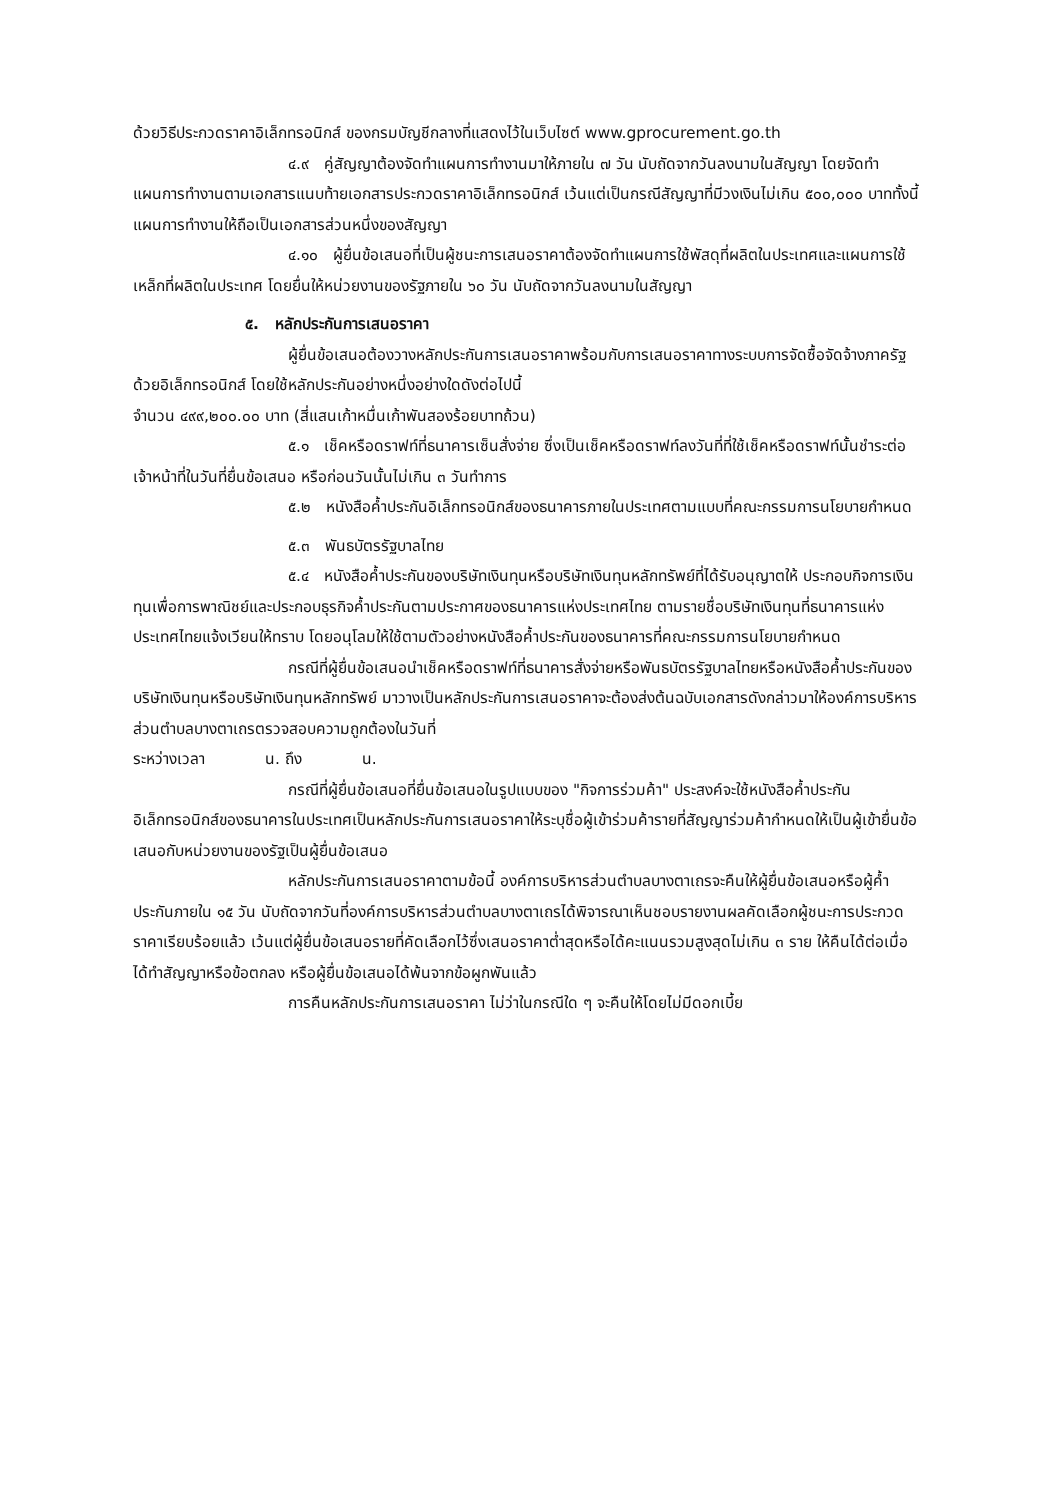ด้วยวิธีประกวดราคาอิเล็กทรอนิกส์ ของกรมบัญชีกลางที่แสดงไว้ในเว็บไซต์ www.gprocurement.go.th
๔.๙ คู่สัญญาต้องจัดทำแผนการทำงานมาให้ภายใน ๗ วัน นับถัดจากวันลงนามในสัญญา โดยจัดทำแผนการทำงานตามเอกสารแนบท้ายเอกสารประกวดราคาอิเล็กทรอนิกส์ เว้นแต่เป็นกรณีสัญญาที่มีวงเงินไม่เกิน ๕๐๐,๐๐๐ บาททั้งนี้ แผนการทำงานให้ถือเป็นเอกสารส่วนหนึ่งของสัญญา
๔.๑๐ ผู้ยื่นข้อเสนอที่เป็นผู้ชนะการเสนอราคาต้องจัดทำแผนการใช้พัสดุที่ผลิตในประเทศและแผนการใช้เหล็กที่ผลิตในประเทศ โดยยื่นให้หน่วยงานของรัฐภายใน ๖๐ วัน นับถัดจากวันลงนามในสัญญา
๕. หลักประกันการเสนอราคา
ผู้ยื่นข้อเสนอต้องวางหลักประกันการเสนอราคาพร้อมกับการเสนอราคาทางระบบการจัดซื้อจัดจ้างภาครัฐด้วยอิเล็กทรอนิกส์ โดยใช้หลักประกันอย่างหนึ่งอย่างใดดังต่อไปนี้
จำนวน ๔๙๙,๒๐๐.๐๐ บาท (สี่แสนเก้าหมื่นเก้าพันสองร้อยบาทถ้วน)
๕.๑ เช็คหรือดราฟท์ที่ธนาคารเซ็นสั่งจ่าย ซึ่งเป็นเช็คหรือดราฟท์ลงวันที่ที่ใช้เช็คหรือดราฟท์นั้นชำระต่อเจ้าหน้าที่ในวันที่ยื่นข้อเสนอ หรือก่อนวันนั้นไม่เกิน ๓ วันทำการ
๕.๒ หนังสือค้ำประกันอิเล็กทรอนิกส์ของธนาคารภายในประเทศตามแบบที่คณะกรรมการนโยบายกำหนด
๕.๓ พันธบัตรรัฐบาลไทย
๕.๔ หนังสือค้ำประกันของบริษัทเงินทุนหรือบริษัทเงินทุนหลักทรัพย์ที่ได้รับอนุญาตให้ ประกอบกิจการเงินทุนเพื่อการพาณิชย์และประกอบธุรกิจค้ำประกันตามประกาศของธนาคารแห่งประเทศไทย ตามรายชื่อบริษัทเงินทุนที่ธนาคารแห่งประเทศไทยแจ้งเวียนให้ทราบ โดยอนุโลมให้ใช้ตามตัวอย่างหนังสือค้ำประกันของธนาคารที่คณะกรรมการนโยบายกำหนด
กรณีที่ผู้ยื่นข้อเสนอนำเช็คหรือดราฟท์ที่ธนาคารสั่งจ่ายหรือพันธบัตรรัฐบาลไทยหรือหนังสือค้ำประกันของบริษัทเงินทุนหรือบริษัทเงินทุนหลักทรัพย์ มาวางเป็นหลักประกันการเสนอราคาจะต้องส่งต้นฉบับเอกสารดังกล่าวมาให้องค์การบริหารส่วนตำบลบางตาเถรตรวจสอบความถูกต้องในวันที่
ระหว่างเวลา น. ถึง น.
กรณีที่ผู้ยื่นข้อเสนอที่ยื่นข้อเสนอในรูปแบบของ "กิจการร่วมค้า" ประสงค์จะใช้หนังสือค้ำประกันอิเล็กทรอนิกส์ของธนาคารในประเทศเป็นหลักประกันการเสนอราคาให้ระบุชื่อผู้เข้าร่วมค้ารายที่สัญญาร่วมค้ากำหนดให้เป็นผู้เข้ายื่นข้อเสนอกับหน่วยงานของรัฐเป็นผู้ยื่นข้อเสนอ
หลักประกันการเสนอราคาตามข้อนี้ องค์การบริหารส่วนตำบลบางตาเถรจะคืนให้ผู้ยื่นข้อเสนอหรือผู้ค้ำประกันภายใน ๑๕ วัน นับถัดจากวันที่องค์การบริหารส่วนตำบลบางตาเถรได้พิจารณาเห็นชอบรายงานผลคัดเลือกผู้ชนะการประกวดราคาเรียบร้อยแล้ว เว้นแต่ผู้ยื่นข้อเสนอรายที่คัดเลือกไว้ซึ่งเสนอราคาต่ำสุดหรือได้คะแนนรวมสูงสุดไม่เกิน ๓ ราย ให้คืนได้ต่อเมื่อได้ทำสัญญาหรือข้อตกลง หรือผู้ยื่นข้อเสนอได้พ้นจากข้อผูกพันแล้ว
การคืนหลักประกันการเสนอราคา ไม่ว่าในกรณีใด ๆ จะคืนให้โดยไม่มีดอกเบี้ย